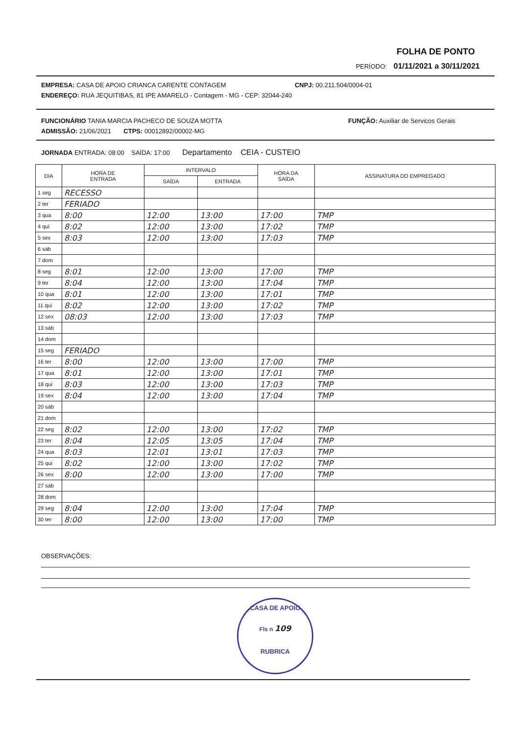FOLHA DE PONTO
PERÍODO: 01/11/2021 a 30/11/2021
EMPRESA: CASA DE APOIO CRIANCA CARENTE CONTAGEM CNPJ: 00.211.504/0004-01
ENDEREÇO: RUA JEQUITIBAS, 81 IPE AMARELO - Contagem - MG - CEP: 32044-240
FUNCIONÁRIO TANIA MARCIA PACHECO DE SOUZA MOTTA FUNÇÃO: Auxiliar de Servicos Gerais
ADMISSÃO: 21/06/2021 CTPS: 00012892/00002-MG
JORNADA ENTRADA: 08:00 SAÍDA: 17:00 Departamento CEIA - CUSTEIO
| DIA | HORA DE ENTRADA | INTERVALO | | HORA DA SAÍDA | ASSINATURA DO EMPREGADO |
| --- | --- | --- | --- | --- | --- |
| | | SAÍDA | ENTRADA | | |
| 1 seg | RECESSO | | | | |
| 2 ter | FERIADO | | | | |
| 3 qua | 8:00 | 12:00 | 13:00 | 17:00 | TMP |
| 4 qui | 8:02 | 12:00 | 13:00 | 17:02 | TMP |
| 5 sex | 8:03 | 12:00 | 13:00 | 17:03 | TMP |
| 6 sáb | | | | | |
| 7 dom | | | | | |
| 8 seg | 8:01 | 12:00 | 13:00 | 17:00 | TMP |
| 9 ter | 8:04 | 12:00 | 13:00 | 17:04 | TMP |
| 10 qua | 8:01 | 12:00 | 13:00 | 17:01 | TMP |
| 11 qui | 8:02 | 12:00 | 13:00 | 17:02 | TMP |
| 12 sex | 08:03 | 12:00 | 13:00 | 17:03 | TMP |
| 13 sáb | | | | | |
| 14 dom | | | | | |
| 15 seg | FERIADO | | | | |
| 16 ter | 8:00 | 12:00 | 13:00 | 17:00 | TMP |
| 17 qua | 8:01 | 12:00 | 13:00 | 17:01 | TMP |
| 18 qui | 8:03 | 12:00 | 13:00 | 17:03 | TMP |
| 19 sex | 8:04 | 12:00 | 13:00 | 17:04 | TMP |
| 20 sáb | | | | | |
| 21 dom | | | | | |
| 22 seg | 8:02 | 12:00 | 13:00 | 17:02 | TMP |
| 23 ter | 8:04 | 12:05 | 13:05 | 17:04 | TMP |
| 24 qua | 8:03 | 12:01 | 13:01 | 17:03 | TMP |
| 25 qui | 8:02 | 12:00 | 13:00 | 17:02 | TMP |
| 26 sex | 8:00 | 12:00 | 13:00 | 17:00 | TMP |
| 27 sáb | | | | | |
| 28 dom | | | | | |
| 29 seg | 8:04 | 12:00 | 13:00 | 17:04 | TMP |
| 30 ter | 8:00 | 12:00 | 13:00 | 17:00 | TMP |
OBSERVAÇÕES:
CASA DE APOIO
Fls n 109
RUBRICA